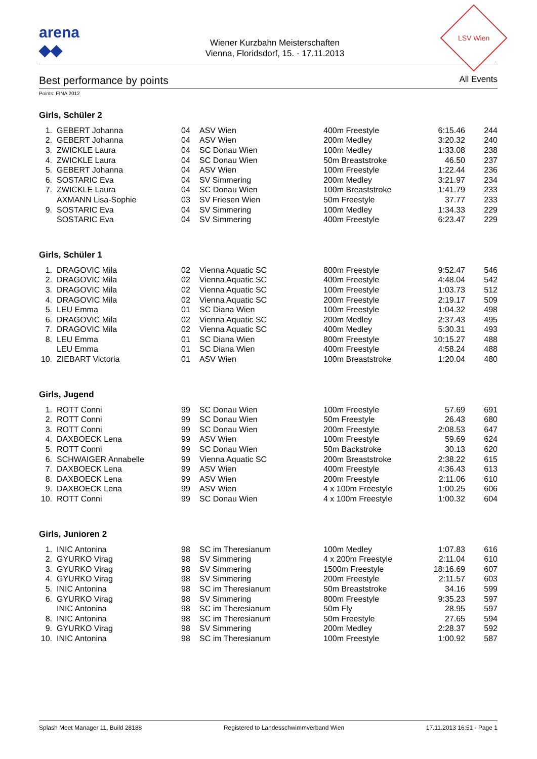arena
◆◆
Wiener Kurzbahn Meisterschaften
Vienna, Floridsdorf, 15. - 17.11.2013
LSV Wien
Best performance by points
All Events
Points: FINA 2012
Girls, Schüler 2
| 1. | GEBERT Johanna | 04 | ASV Wien | 400m Freestyle | 6:15.46 | 244 |
| 2. | GEBERT Johanna | 04 | ASV Wien | 200m Medley | 3:20.32 | 240 |
| 3. | ZWICKLE Laura | 04 | SC Donau Wien | 100m Medley | 1:33.08 | 238 |
| 4. | ZWICKLE Laura | 04 | SC Donau Wien | 50m Breaststroke | 46.50 | 237 |
| 5. | GEBERT Johanna | 04 | ASV Wien | 100m Freestyle | 1:22.44 | 236 |
| 6. | SOSTARIC Eva | 04 | SV Simmering | 200m Medley | 3:21.97 | 234 |
| 7. | ZWICKLE Laura | 04 | SC Donau Wien | 100m Breaststroke | 1:41.79 | 233 |
| | AXMANN Lisa-Sophie | 03 | SV Friesen Wien | 50m Freestyle | 37.77 | 233 |
| 9. | SOSTARIC Eva | 04 | SV Simmering | 100m Medley | 1:34.33 | 229 |
| | SOSTARIC Eva | 04 | SV Simmering | 400m Freestyle | 6:23.47 | 229 |
Girls, Schüler 1
| 1. | DRAGOVIC Mila | 02 | Vienna Aquatic SC | 800m Freestyle | 9:52.47 | 546 |
| 2. | DRAGOVIC Mila | 02 | Vienna Aquatic SC | 400m Freestyle | 4:48.04 | 542 |
| 3. | DRAGOVIC Mila | 02 | Vienna Aquatic SC | 100m Freestyle | 1:03.73 | 512 |
| 4. | DRAGOVIC Mila | 02 | Vienna Aquatic SC | 200m Freestyle | 2:19.17 | 509 |
| 5. | LEU Emma | 01 | SC Diana Wien | 100m Freestyle | 1:04.32 | 498 |
| 6. | DRAGOVIC Mila | 02 | Vienna Aquatic SC | 200m Medley | 2:37.43 | 495 |
| 7. | DRAGOVIC Mila | 02 | Vienna Aquatic SC | 400m Medley | 5:30.31 | 493 |
| 8. | LEU Emma | 01 | SC Diana Wien | 800m Freestyle | 10:15.27 | 488 |
| | LEU Emma | 01 | SC Diana Wien | 400m Freestyle | 4:58.24 | 488 |
| 10. | ZIEBART Victoria | 01 | ASV Wien | 100m Breaststroke | 1:20.04 | 480 |
Girls, Jugend
| 1. | ROTT Conni | 99 | SC Donau Wien | 100m Freestyle | 57.69 | 691 |
| 2. | ROTT Conni | 99 | SC Donau Wien | 50m Freestyle | 26.43 | 680 |
| 3. | ROTT Conni | 99 | SC Donau Wien | 200m Freestyle | 2:08.53 | 647 |
| 4. | DAXBOECK Lena | 99 | ASV Wien | 100m Freestyle | 59.69 | 624 |
| 5. | ROTT Conni | 99 | SC Donau Wien | 50m Backstroke | 30.13 | 620 |
| 6. | SCHWAIGER Annabelle | 99 | Vienna Aquatic SC | 200m Breaststroke | 2:38.22 | 615 |
| 7. | DAXBOECK Lena | 99 | ASV Wien | 400m Freestyle | 4:36.43 | 613 |
| 8. | DAXBOECK Lena | 99 | ASV Wien | 200m Freestyle | 2:11.06 | 610 |
| 9. | DAXBOECK Lena | 99 | ASV Wien | 4 x 100m Freestyle | 1:00.25 | 606 |
| 10. | ROTT Conni | 99 | SC Donau Wien | 4 x 100m Freestyle | 1:00.32 | 604 |
Girls, Junioren 2
| 1. | INIC Antonina | 98 | SC im Theresianum | 100m Medley | 1:07.83 | 616 |
| 2. | GYURKO Virag | 98 | SV Simmering | 4 x 200m Freestyle | 2:11.04 | 610 |
| 3. | GYURKO Virag | 98 | SV Simmering | 1500m Freestyle | 18:16.69 | 607 |
| 4. | GYURKO Virag | 98 | SV Simmering | 200m Freestyle | 2:11.57 | 603 |
| 5. | INIC Antonina | 98 | SC im Theresianum | 50m Breaststroke | 34.16 | 599 |
| 6. | GYURKO Virag | 98 | SV Simmering | 800m Freestyle | 9:35.23 | 597 |
| | INIC Antonina | 98 | SC im Theresianum | 50m Fly | 28.95 | 597 |
| 8. | INIC Antonina | 98 | SC im Theresianum | 50m Freestyle | 27.65 | 594 |
| 9. | GYURKO Virag | 98 | SV Simmering | 200m Medley | 2:28.37 | 592 |
| 10. | INIC Antonina | 98 | SC im Theresianum | 100m Freestyle | 1:00.92 | 587 |
Splash Meet Manager 11, Build 28188 Registered to Landesschwimmverband Wien 17.11.2013 16:51 - Page 1